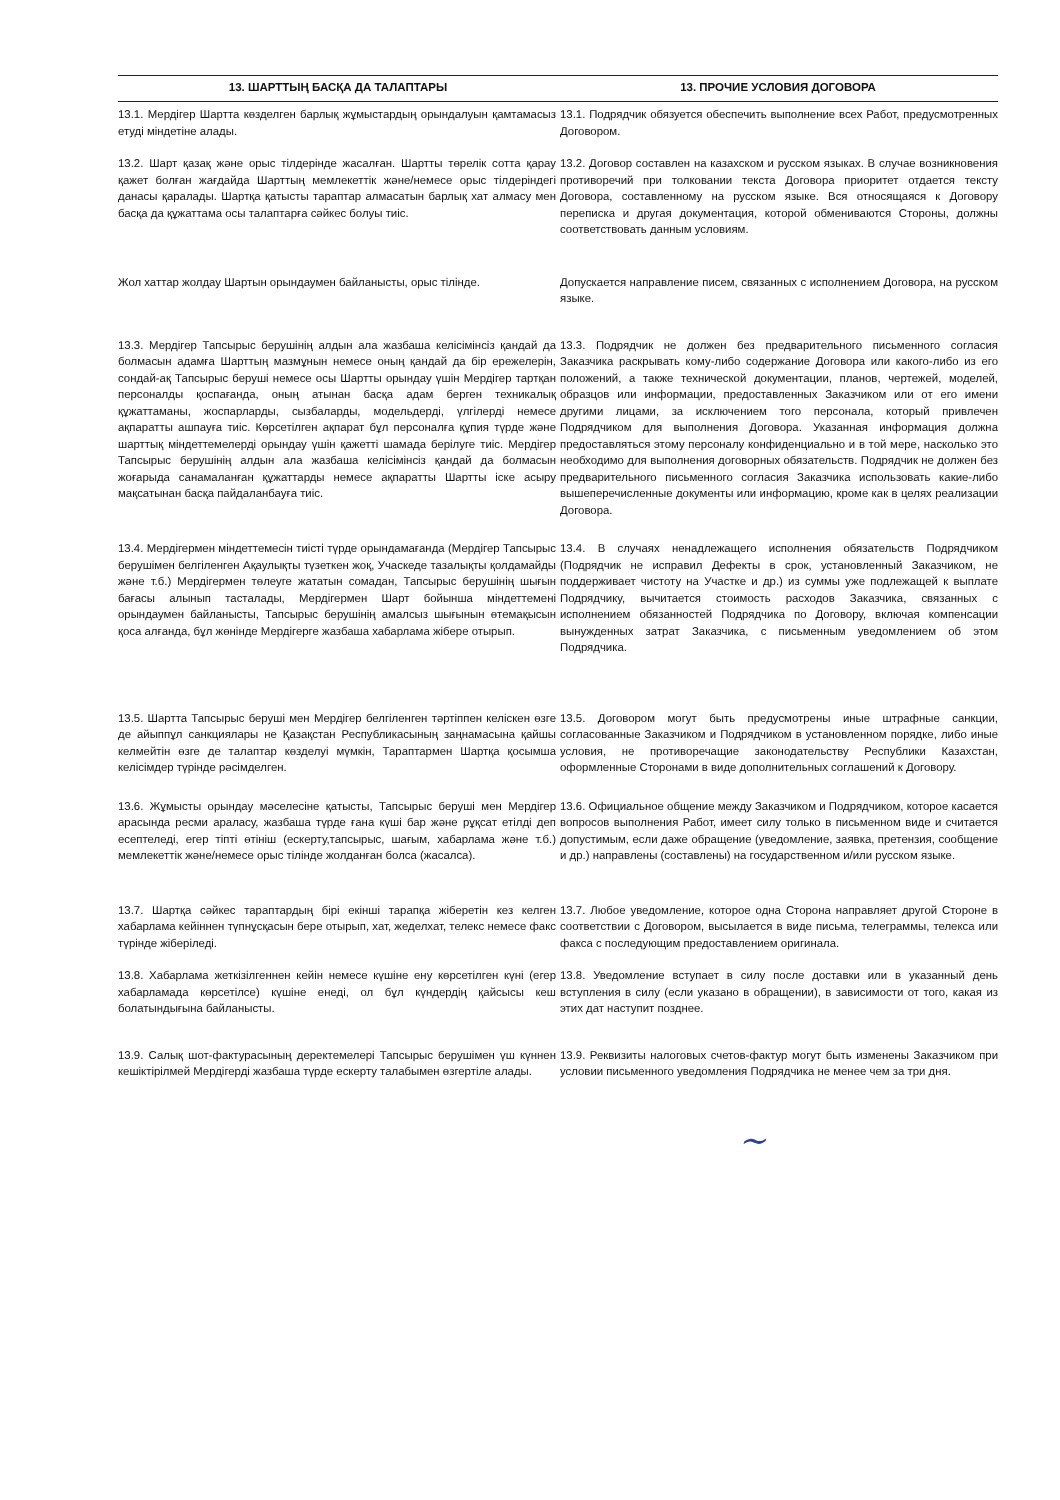13. ШАРТТЫҢ БАСҚА ДА ТАЛАПТАРЫ 13. ПРОЧИЕ УСЛОВИЯ ДОГОВОРА
13.1. Мердігер Шартта көзделген барлық жұмыстардың орындалуын қамтамасыз етуді міндетіне алады.
13.1. Подрядчик обязуется обеспечить выполнение всех Работ, предусмотренных Договором.
13.2. Шарт қазақ және орыс тілдерінде жасалған. Шартты төрелік сотта қарау қажет болған жағдайда Шарттың мемлекеттік және/немесе орыс тілдеріндегі данасы қаралады. Шартқа қатысты тараптар алмасатын барлық хат алмасу мен басқа да құжаттама осы талаптарға сәйкес болуы тиіс.
13.2. Договор составлен на казахском и русском языках. В случае возникновения противоречий при толковании текста Договора приоритет отдается тексту Договора, составленному на русском языке. Вся относящаяся к Договору переписка и другая документация, которой обмениваются Стороны, должны соответствовать данным условиям.
Жол хаттар жолдау Шартын орындаумен байланысты, орыс тілінде.
Допускается направление писем, связанных с исполнением Договора, на русском языке.
13.3. Мердігер Тапсырыс берушінің алдын ала жазбаша келісімінсіз қандай да болмасын адамға Шарттың мазмұнын немесе оның қандай да бір ережелерін, сондай-ақ Тапсырыс беруші немесе осы Шартты орындау үшін Мердігер тартқан персоналды қоспағанда, оның атынан басқа адам берген техникалық құжаттаманы, жоспарларды, сызбаларды, модельдерді, үлгілерді немесе ақпаратты ашпауға тиіс. Көрсетілген ақпарат бұл персоналға құпия түрде және шарттық міндеттемелерді орындау үшін қажетті шамада берілуге тиіс. Мердігер Тапсырыс берушінің алдын ала жазбаша келісімінсіз қандай да болмасын жоғарыда санамаланған құжаттарды немесе ақпаратты Шартты іске асыру мақсатынан басқа пайдаланбауға тиіс.
13.3. Подрядчик не должен без предварительного письменного согласия Заказчика раскрывать кому-либо содержание Договора или какого-либо из его положений, а также технической документации, планов, чертежей, моделей, образцов или информации, предоставленных Заказчиком или от его имени другими лицами, за исключением того персонала, который привлечен Подрядчиком для выполнения Договора. Указанная информация должна предоставляться этому персоналу конфиденциально и в той мере, насколько это необходимо для выполнения договорных обязательств. Подрядчик не должен без предварительного письменного согласия Заказчика использовать какие-либо вышеперечисленные документы или информацию, кроме как в целях реализации Договора.
13.4. Мердігермен міндеттемесін тиісті түрде орындамағанда (Мердігер Тапсырыс берушімен белгіленген Ақаулықты түзеткен жоқ, Учаскеде тазалықты қолдамайды және т.б.) Мердігермен төлеуге жататын сомадан, Тапсырыс берушінің шығын бағасы алынып тасталады, Мердігермен Шарт бойынша міндеттемені орындаумен байланысты, Тапсырыс берушінің амалсыз шығынын өтемақысын қоса алғанда, бұл жөнінде Мердігерге жазбаша хабарлама жібере отырып.
13.4. В случаях ненадлежащего исполнения обязательств Подрядчиком (Подрядчик не исправил Дефекты в срок, установленный Заказчиком, не поддерживает чистоту на Участке и др.) из суммы уже подлежащей к выплате Подрядчику, вычитается стоимость расходов Заказчика, связанных с исполнением обязанностей Подрядчика по Договору, включая компенсации вынужденных затрат Заказчика, с письменным уведомлением об этом Подрядчика.
13.5. Шартта Тапсырыс беруші мен Мердігер белгіленген тәртіппен келіскен өзге де айыппұл санкциялары не Қазақстан Республикасының заңнамасына қайшы келмейтін өзге де талаптар көзделуі мүмкін, Тараптармен Шартқа қосымша келісімдер түрінде рәсімделген.
13.5. Договором могут быть предусмотрены иные штрафные санкции, согласованные Заказчиком и Подрядчиком в установленном порядке, либо иные условия, не противоречащие законодательству Республики Казахстан, оформленные Сторонами в виде дополнительных соглашений к Договору.
13.6. Жұмысты орындау мәселесіне қатысты, Тапсырыс беруші мен Мердігер арасында ресми араласу, жазбаша түрде ғана күші бар және рұқсат етілді деп есептеледі, егер тіпті өтініш (ескерту,тапсырыс, шағым, хабарлама және т.б.) мемлекеттік және/немесе орыс тілінде жолданған болса (жасалса).
13.6. Официальное общение между Заказчиком и Подрядчиком, которое касается вопросов выполнения Работ, имеет силу только в письменном виде и считается допустимым, если даже обращение (уведомление, заявка, претензия, сообщение и др.) направлены (составлены) на государственном и/или русском языке.
13.7. Шартқа сәйкес тараптардың бірі екінші тарапқа жіберетін кез келген хабарлама кейіннен түпнұсқасын бере отырып, хат, жеделхат, телекс немесе факс түрінде жіберіледі.
13.7. Любое уведомление, которое одна Сторона направляет другой Стороне в соответствии с Договором, высылается в виде письма, телеграммы, телекса или факса с последующим предоставлением оригинала.
13.8. Хабарлама жеткізілгеннен кейін немесе күшіне ену көрсетілген күні (егер хабарламада көрсетілсе) күшіне енеді, ол бұл күндердің қайсысы кеш болатындығына байланысты.
13.8. Уведомление вступает в силу после доставки или в указанный день вступления в силу (если указано в обращении), в зависимости от того, какая из этих дат наступит позднее.
13.9. Салық шот-фактурасының деректемелері Тапсырыс берушімен үш күннен кешіктірілмей Мердігерді жазбаша түрде ескерту талабымен өзгертіле алады.
13.9. Реквизиты налоговых счетов-фактур могут быть изменены Заказчиком при условии письменного уведомления Подрядчика не менее чем за три дня.
~